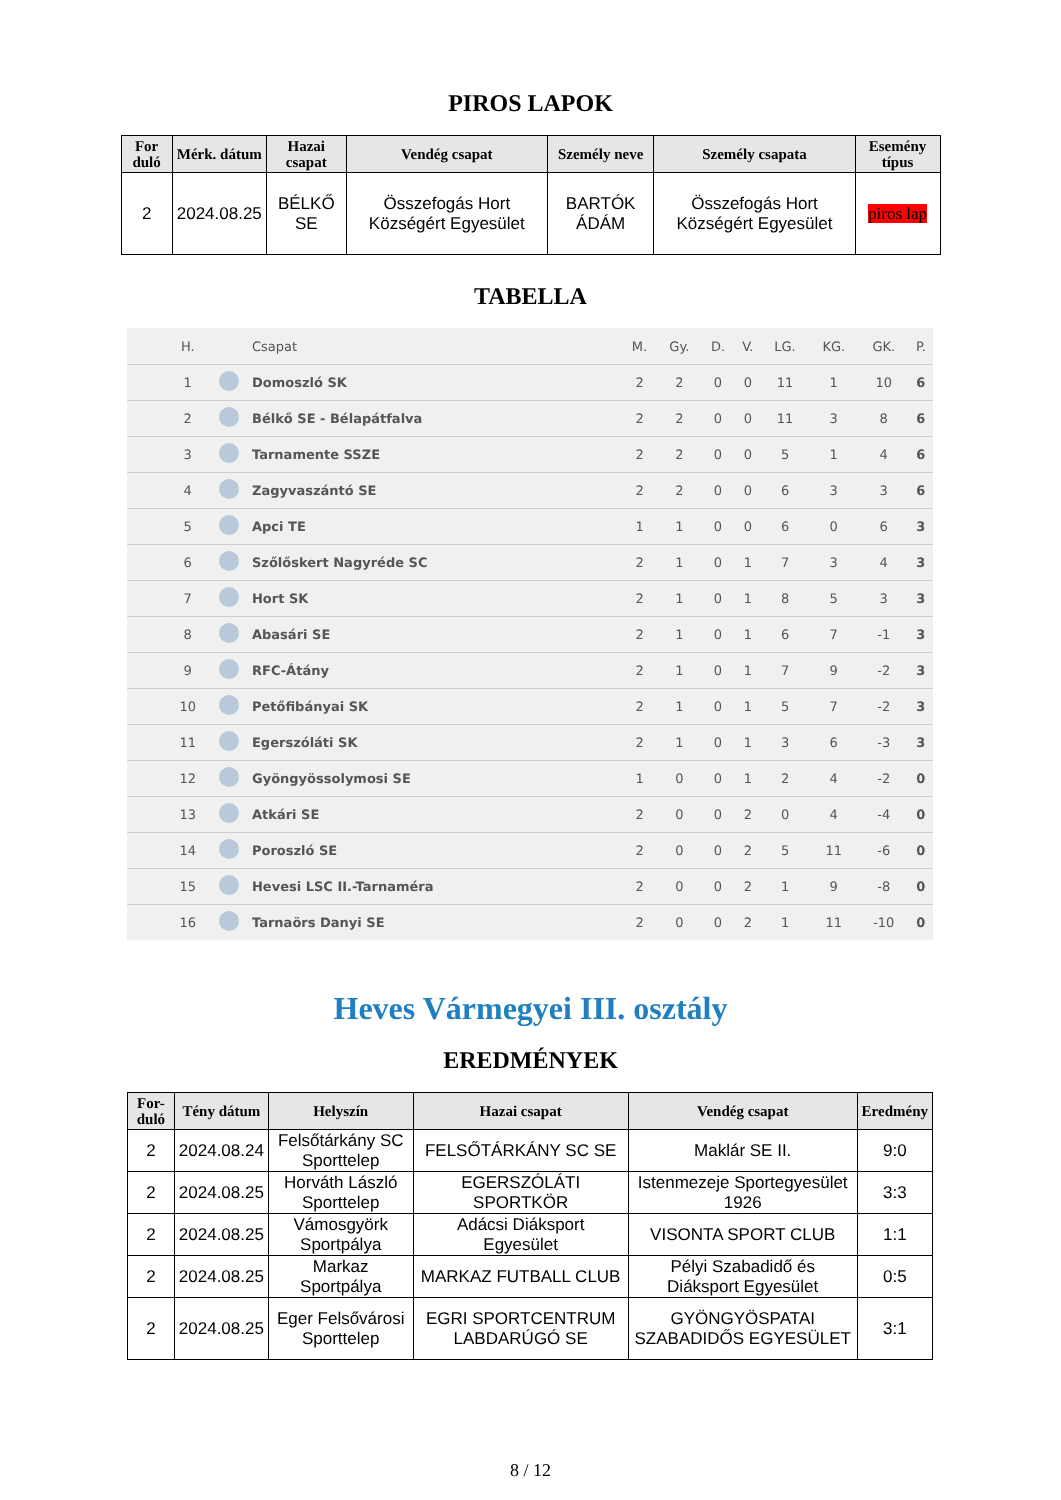PIROS LAPOK
| For duló | Mérk. dátum | Hazai csapat | Vendég csapat | Személy neve | Személy csapata | Esemény típus |
| --- | --- | --- | --- | --- | --- | --- |
| 2 | 2024.08.25 | BÉLKŐ SE | Összefogás Hort Községért Egyesület | BARTÓK ÁDÁM | Összefogás Hort Községért Egyesület | piros lap |
TABELLA
| | H. | | Csapat | M. | Gy. | D. | V. | LG. | KG. | GK. | P. |
| --- | --- | --- | --- | --- | --- | --- | --- | --- | --- | --- | --- |
| | 1 | | Domoszló SK | 2 | 2 | 0 | 0 | 11 | 1 | 10 | 6 |
| | 2 | | Bélkő SE - Bélapátfalva | 2 | 2 | 0 | 0 | 11 | 3 | 8 | 6 |
| | 3 | | Tarnamente SSZE | 2 | 2 | 0 | 0 | 5 | 1 | 4 | 6 |
| | 4 | | Zagyvaszántó SE | 2 | 2 | 0 | 0 | 6 | 3 | 3 | 6 |
| | 5 | | Apci TE | 1 | 1 | 0 | 0 | 6 | 0 | 6 | 3 |
| | 6 | | Szőlőskert Nagyréde SC | 2 | 1 | 0 | 1 | 7 | 3 | 4 | 3 |
| | 7 | | Hort SK | 2 | 1 | 0 | 1 | 8 | 5 | 3 | 3 |
| | 8 | | Abasári SE | 2 | 1 | 0 | 1 | 6 | 7 | -1 | 3 |
| | 9 | | RFC-Átány | 2 | 1 | 0 | 1 | 7 | 9 | -2 | 3 |
| | 10 | | Petőfibányai SK | 2 | 1 | 0 | 1 | 5 | 7 | -2 | 3 |
| | 11 | | Egerszóláti SK | 2 | 1 | 0 | 1 | 3 | 6 | -3 | 3 |
| | 12 | | Gyöngyössolymosi SE | 1 | 0 | 0 | 1 | 2 | 4 | -2 | 0 |
| | 13 | | Atkári SE | 2 | 0 | 0 | 2 | 0 | 4 | -4 | 0 |
| | 14 | | Poroszló SE | 2 | 0 | 0 | 2 | 5 | 11 | -6 | 0 |
| | 15 | | Hevesi LSC II.-Tarnaméra | 2 | 0 | 0 | 2 | 1 | 9 | -8 | 0 |
| | 16 | | Tarnaörs Danyi SE | 2 | 0 | 0 | 2 | 1 | 11 | -10 | 0 |
Heves Vármegyei III. osztály
EREDMÉNYEK
| For-duló | Tény dátum | Helyszín | Hazai csapat | Vendég csapat | Eredmény |
| --- | --- | --- | --- | --- | --- |
| 2 | 2024.08.24 | Felsőtárkány SC Sporttelep | FELSŐTÁRKÁNY SC SE | Maklár SE II. | 9:0 |
| 2 | 2024.08.25 | Horváth László Sporttelep | EGERSZÓLÁTI SPORTKÖR | Istenmezeje Sportegyesület 1926 | 3:3 |
| 2 | 2024.08.25 | Vámosgyörk Sportpálya | Adácsi Diáksport Egyesület | VISONTA SPORT CLUB | 1:1 |
| 2 | 2024.08.25 | Markaz Sportpálya | MARKAZ FUTBALL CLUB | Pélyi Szabadidő és Diáksport Egyesület | 0:5 |
| 2 | 2024.08.25 | Eger Felsővárosi Sporttelep | EGRI SPORTCENTRUM LABDARÚGÓ SE | GYÖNGYÖSPATAI SZABADIDŐS EGYESÜLET | 3:1 |
8 / 12